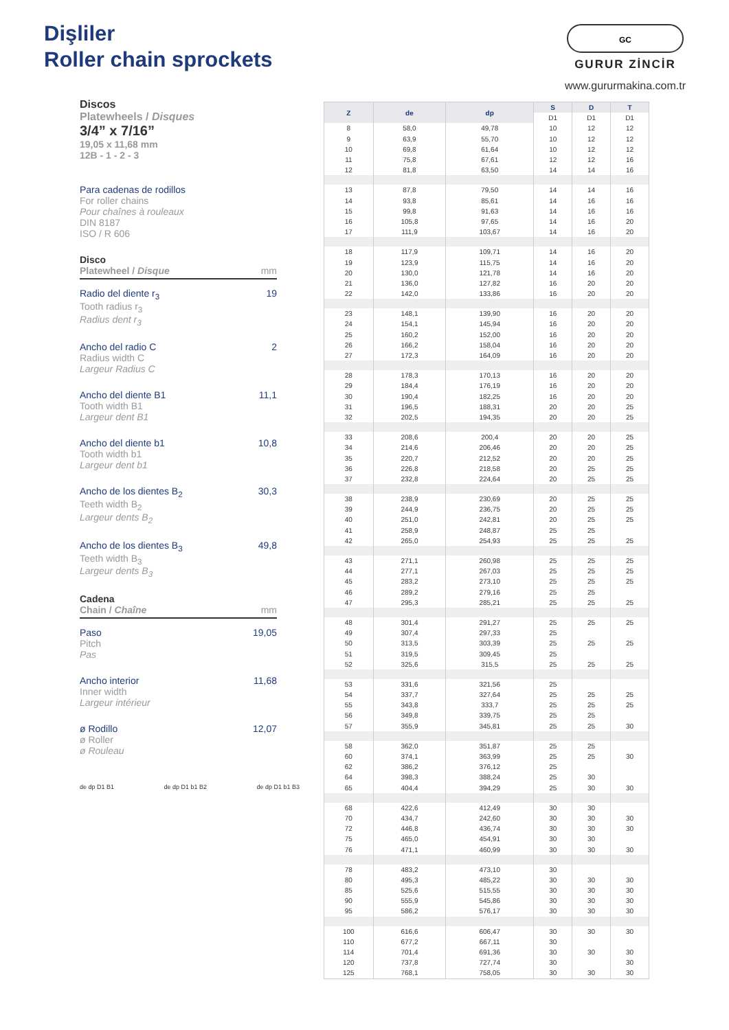Dişliler
Roller chain sprockets
GC
GURUR ZİNCİR
www.gururmakina.com.tr
Discos
Platewheels / Disques
3/4” x 7/16”
19,05 x 11,68 mm
12B - 1 - 2 - 3
Para cadenas de rodillos
For roller chains
Pour chaînes à rouleaux
DIN 8187
ISO / R 606
Disco
Platewheel / Disque mm
Radio del diente r<sub>3</sub> 19
Tooth radius r<sub>3</sub>
Radius dent r<sub>3</sub>
Ancho del radio C 2
Radius width C
Largeur Radius C
Ancho del diente B1 11,1
Tooth width B1
Largeur dent B1
Ancho del diente b1 10,8
Tooth width b1
Largeur dent b1
Ancho de los dientes B<sub>2</sub> 30,3
Teeth width B<sub>2</sub>
Largeur dents B<sub>2</sub>
Ancho de los dientes B<sub>3</sub> 49,8
Teeth width B<sub>3</sub>
Largeur dents B<sub>3</sub>
Cadena
Chain / Chaîne mm
Paso 19,05
Pitch
Pas
Ancho interior 11,68
Inner width
Largeur intérieur
ø Rodillo 12,07
ø Roller
ø Rouleau
de dp D1 B1 de dp D1 b1 B2 de dp D1 b1 B3
| Z | de | dp | S | D | T |
| --- | --- | --- | --- | --- | --- |
| | | | D1 | D1 | D1 |
| 8 | 58,0 | 49,78 | 10 | 12 | 12 |
| 9 | 63,9 | 55,70 | 10 | 12 | 12 |
| 10 | 69,8 | 61,64 | 10 | 12 | 12 |
| 11 | 75,8 | 67,61 | 12 | 12 | 16 |
| 12 | 81,8 | 63,50 | 14 | 14 | 16 |
| 13 | 87,8 | 79,50 | 14 | 14 | 16 |
| 14 | 93,8 | 85,61 | 14 | 16 | 16 |
| 15 | 99,8 | 91,63 | 14 | 16 | 16 |
| 16 | 105,8 | 97,65 | 14 | 16 | 20 |
| 17 | 111,9 | 103,67 | 14 | 16 | 20 |
| 18 | 117,9 | 109,71 | 14 | 16 | 20 |
| 19 | 123,9 | 115,75 | 14 | 16 | 20 |
| 20 | 130,0 | 121,78 | 14 | 16 | 20 |
| 21 | 136,0 | 127,82 | 16 | 20 | 20 |
| 22 | 142,0 | 133,86 | 16 | 20 | 20 |
| 23 | 148,1 | 139,90 | 16 | 20 | 20 |
| 24 | 154,1 | 145,94 | 16 | 20 | 20 |
| 25 | 160,2 | 152,00 | 16 | 20 | 20 |
| 26 | 166,2 | 158,04 | 16 | 20 | 20 |
| 27 | 172,3 | 164,09 | 16 | 20 | 20 |
| 28 | 178,3 | 170,13 | 16 | 20 | 20 |
| 29 | 184,4 | 176,19 | 16 | 20 | 20 |
| 30 | 190,4 | 182,25 | 16 | 20 | 20 |
| 31 | 196,5 | 188,31 | 20 | 20 | 25 |
| 32 | 202,5 | 194,35 | 20 | 20 | 25 |
| 33 | 208,6 | 200,4 | 20 | 20 | 25 |
| 34 | 214,6 | 206,46 | 20 | 20 | 25 |
| 35 | 220,7 | 212,52 | 20 | 20 | 25 |
| 36 | 226,8 | 218,58 | 20 | 25 | 25 |
| 37 | 232,8 | 224,64 | 20 | 25 | 25 |
| 38 | 238,9 | 230,69 | 20 | 25 | 25 |
| 39 | 244,9 | 236,75 | 20 | 25 | 25 |
| 40 | 251,0 | 242,81 | 20 | 25 | 25 |
| 41 | 258,9 | 248,87 | 25 | 25 | |
| 42 | 265,0 | 254,93 | 25 | 25 | 25 |
| 43 | 271,1 | 260,98 | 25 | 25 | 25 |
| 44 | 277,1 | 267,03 | 25 | 25 | 25 |
| 45 | 283,2 | 273,10 | 25 | 25 | 25 |
| 46 | 289,2 | 279,16 | 25 | 25 | |
| 47 | 295,3 | 285,21 | 25 | 25 | 25 |
| 48 | 301,4 | 291,27 | 25 | 25 | 25 |
| 49 | 307,4 | 297,33 | 25 | | |
| 50 | 313,5 | 303,39 | 25 | 25 | 25 |
| 51 | 319,5 | 309,45 | 25 | | |
| 52 | 325,6 | 315,5 | 25 | 25 | 25 |
| 53 | 331,6 | 321,56 | 25 | | |
| 54 | 337,7 | 327,64 | 25 | 25 | 25 |
| 55 | 343,8 | 333,7 | 25 | 25 | 25 |
| 56 | 349,8 | 339,75 | 25 | 25 | |
| 57 | 355,9 | 345,81 | 25 | 25 | 30 |
| 58 | 362,0 | 351,87 | 25 | 25 | |
| 60 | 374,1 | 363,99 | 25 | 25 | 30 |
| 62 | 386,2 | 376,12 | 25 | | |
| 64 | 398,3 | 388,24 | 25 | 30 | |
| 65 | 404,4 | 394,29 | 25 | 30 | 30 |
| 68 | 422,6 | 412,49 | 30 | 30 | |
| 70 | 434,7 | 242,60 | 30 | 30 | 30 |
| 72 | 446,8 | 436,74 | 30 | 30 | 30 |
| 75 | 465,0 | 454,91 | 30 | 30 | |
| 76 | 471,1 | 460,99 | 30 | 30 | 30 |
| 78 | 483,2 | 473,10 | 30 | | |
| 80 | 495,3 | 485,22 | 30 | 30 | 30 |
| 85 | 525,6 | 515,55 | 30 | 30 | 30 |
| 90 | 555,9 | 545,86 | 30 | 30 | 30 |
| 95 | 586,2 | 576,17 | 30 | 30 | 30 |
| 100 | 616,6 | 606,47 | 30 | 30 | 30 |
| 110 | 677,2 | 667,11 | 30 | | |
| 114 | 701,4 | 691,36 | 30 | 30 | 30 |
| 120 | 737,8 | 727,74 | 30 | | 30 |
| 125 | 768,1 | 758,05 | 30 | 30 | 30 |